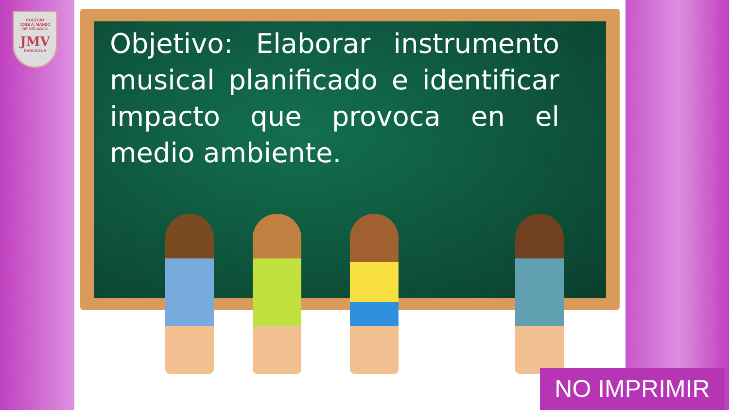COLEGIO
JOSE A. MANSO
DE VELASCO
JMV
RANCAGUA
Objetivo: Elaborar instrumento musical planificado e identificar impacto que provoca en el medio ambiente.
NO IMPRIMIR